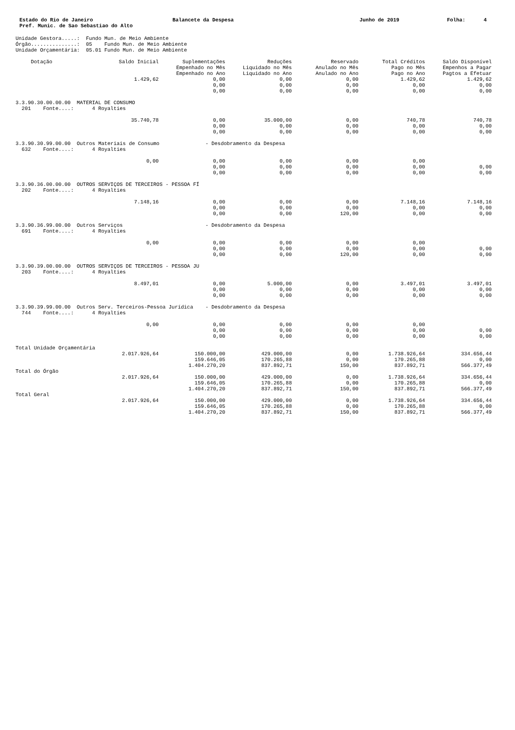Estado do Rio de Janeiro
Pref. Munic. de Sao Sebastiao do Alto
Balancete da Despesa Junho de 2019 Folha: 4
Unidade Gestora.....:  Fundo Mun. de Meio Ambiente
Órgão...............:  05    Fundo Mun. de Meio Ambiente
Unidade Orçamentária:  05.01 Fundo Mun. de Meio Ambiente
| Dotação | Saldo Inicial | Suplementações Empenhado no Mês Empenhado no Ano | Reduções Liquidado no Mês Liquidado no Ano | Reservado Anulado no Mês Anulado no Ano | Total Créditos Pago no Mês Pago no Ano | Saldo Disponível Empenhos a Pagar Pagtos a Efetuar |
| --- | --- | --- | --- | --- | --- | --- |
| | 1.429,62 | 0,00 0,00 0,00 | 0,00 0,00 0,00 | 0,00 0,00 0,00 | 1.429,62 0,00 0,00 | 1.429,62 0,00 0,00 |
| 3.3.90.30.00.00.00 MATERIAL DE CONSUMO 201 Fonte....: 4 Royalties | | | | | | |
| | 35.740,78 | 0,00 0,00 0,00 | 35.000,00 0,00 0,00 | 0,00 0,00 0,00 | 740,78 0,00 0,00 | 740,78 0,00 0,00 |
| 3.3.90.30.99.00.00 Outros Materiais de Consumo - Desdobramento da Despesa 632 Fonte....: 4 Royalties | | | | | | |
| | 0,00 | 0,00 0,00 0,00 | 0,00 0,00 0,00 | 0,00 0,00 0,00 | 0,00 0,00 0,00 | 0,00 0,00 |
| 3.3.90.36.00.00.00 OUTROS SERVIÇOS DE TERCEIROS - PESSOA FÍ 202 Fonte....: 4 Royalties | | | | | | |
| | 7.148,16 | 0,00 0,00 0,00 | 0,00 0,00 0,00 | 0,00 0,00 120,00 | 7.148,16 0,00 0,00 | 7.148,16 0,00 0,00 |
| 3.3.90.36.99.00.00 Outros Serviços - Desdobramento da Despesa 691 Fonte....: 4 Royalties | | | | | | |
| | 0,00 | 0,00 0,00 0,00 | 0,00 0,00 0,00 | 0,00 0,00 120,00 | 0,00 0,00 0,00 | 0,00 0,00 |
| 3.3.90.39.00.00.00 OUTROS SERVIÇOS DE TERCEIROS - PESSOA JU 203 Fonte....: 4 Royalties | | | | | | |
| | 8.497,01 | 0,00 0,00 0,00 | 5.000,00 0,00 0,00 | 0,00 0,00 0,00 | 3.497,01 0,00 0,00 | 3.497,01 0,00 0,00 |
| 3.3.90.39.99.00.00 Outros Serv. Terceiros-Pessoa Jurídica - Desdobramento da Despesa 744 Fonte....: 4 Royalties | | | | | | |
| | 0,00 | 0,00 0,00 0,00 | 0,00 0,00 0,00 | 0,00 0,00 0,00 | 0,00 0,00 0,00 | 0,00 0,00 |
| Total Unidade Orçamentária | | | | | | |
| | 2.017.926,64 | 150.000,00 159.646,05 1.404.270,20 | 429.000,00 170.265,88 837.892,71 | 0,00 0,00 150,00 | 1.738.926,64 170.265,88 837.892,71 | 334.656,44 0,00 566.377,49 |
| Total do Órgão | | | | | | |
| | 2.017.926,64 | 150.000,00 159.646,05 1.404.270,20 | 429.000,00 170.265,88 837.892,71 | 0,00 0,00 150,00 | 1.738.926,64 170.265,88 837.892,71 | 334.656,44 0,00 566.377,49 |
| Total Geral | | | | | | |
| | 2.017.926,64 | 150.000,00 159.646,05 1.404.270,20 | 429.000,00 170.265,88 837.892,71 | 0,00 0,00 150,00 | 1.738.926,64 170.265,88 837.892,71 | 334.656,44 0,00 566.377,49 |